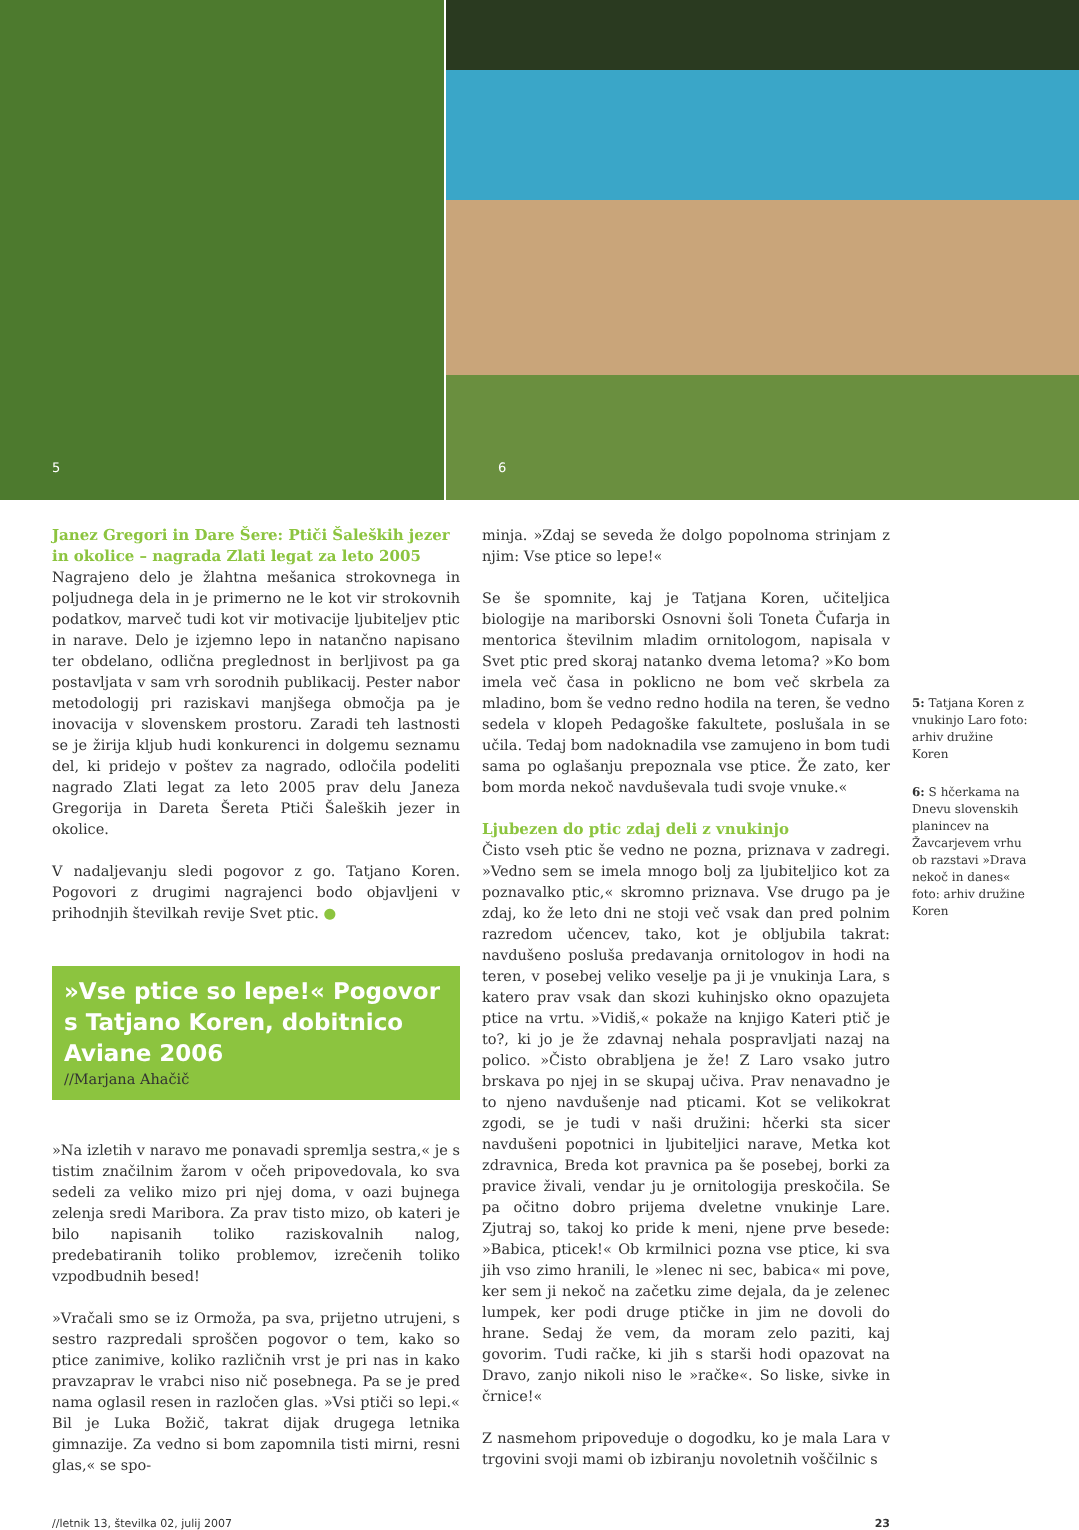5
6
Janez Gregori in Dare Šere: Ptiči Šaleških jezer in okolice – nagrada Zlati legat za leto 2005
Nagrajeno delo je žlahtna mešanica strokovnega in poljudnega dela in je primerno ne le kot vir strokovnih podatkov, marveč tudi kot vir motivacije ljubiteljev ptic in narave. Delo je izjemno lepo in natančno napisano ter obdelano, odlična preglednost in berljivost pa ga postavljata v sam vrh sorodnih publikacij. Pester nabor metodologij pri raziskavi manjšega območja pa je inovacija v slovenskem prostoru. Zaradi teh lastnosti se je žirija kljub hudi konkurenci in dolgemu seznamu del, ki pridejo v poštev za nagrado, odločila podeliti nagrado Zlati legat za leto 2005 prav delu Janeza Gregorija in Dareta Šereta Ptiči Šaleških jezer in okolice.
V nadaljevanju sledi pogovor z go. Tatjano Koren. Pogovori z drugimi nagrajenci bodo objavljeni v prihodnjih številkah revije Svet ptic. ●
»Vse ptice so lepe!« Pogovor s Tatjano Koren, dobitnico Aviane 2006
//Marjana Ahačič
»Na izletih v naravo me ponavadi spremlja sestra,« je s tistim značilnim žarom v očeh pripovedovala, ko sva sedeli za veliko mizo pri njej doma, v oazi bujnega zelenja sredi Maribora. Za prav tisto mizo, ob kateri je bilo napisanih toliko raziskovalnih nalog, predebatiranih toliko problemov, izrečenih toliko vzpodbudnih besed!
»Vračali smo se iz Ormoža, pa sva, prijetno utrujeni, s sestro razpredali sproščen pogovor o tem, kako so ptice zanimive, koliko različnih vrst je pri nas in kako pravzaprav le vrabci niso nič posebnega. Pa se je pred nama oglasil resen in razločen glas. »Vsi ptiči so lepi.« Bil je Luka Božič, takrat dijak drugega letnika gimnazije. Za vedno si bom zapomnila tisti mirni, resni glas,« se spo-
minja. »Zdaj se seveda že dolgo popolnoma strinjam z njim: Vse ptice so lepe!«
Se še spomnite, kaj je Tatjana Koren, učiteljica biologije na mariborski Osnovni šoli Toneta Čufarja in mentorica številnim mladim ornitologom, napisala v Svet ptic pred skoraj natanko dvema letoma? »Ko bom imela več časa in poklicno ne bom več skrbela za mladino, bom še vedno redno hodila na teren, še vedno sedela v klopeh Pedagoške fakultete, poslušala in se učila. Tedaj bom nadoknadila vse zamujeno in bom tudi sama po oglašanju prepoznala vse ptice. Že zato, ker bom morda nekoč navduševala tudi svoje vnuke.«
Ljubezen do ptic zdaj deli z vnukinjo
Čisto vseh ptic še vedno ne pozna, priznava v zadregi. »Vedno sem se imela mnogo bolj za ljubiteljico kot za poznavalko ptic,« skromno priznava. Vse drugo pa je zdaj, ko že leto dni ne stoji več vsak dan pred polnim razredom učencev, tako, kot je obljubila takrat: navdušeno posluša predavanja ornitologov in hodi na teren, v posebej veliko veselje pa ji je vnukinja Lara, s katero prav vsak dan skozi kuhinjsko okno opazujeta ptice na vrtu. »Vidiš,« pokaže na knjigo Kateri ptič je to?, ki jo je že zdavnaj nehala pospravljati nazaj na polico. »Čisto obrabljena je že! Z Laro vsako jutro brskava po njej in se skupaj učiva. Prav nenavadno je to njeno navdušenje nad pticami. Kot se velikokrat zgodi, se je tudi v naši družini: hčerki sta sicer navdušeni popotnici in ljubiteljici narave, Metka kot zdravnica, Breda kot pravnica pa še posebej, borki za pravice živali, vendar ju je ornitologija preskočila. Se pa očitno dobro prijema dveletne vnukinje Lare. Zjutraj so, takoj ko pride k meni, njene prve besede: »Babica, pticek!« Ob krmilnici pozna vse ptice, ki sva jih vso zimo hranili, le »lenec ni sec, babica« mi pove, ker sem ji nekoč na začetku zime dejala, da je zelenec lumpek, ker podi druge ptičke in jim ne dovoli do hrane. Sedaj že vem, da moram zelo paziti, kaj govorim. Tudi račke, ki jih s starši hodi opazovat na Dravo, zanjo nikoli niso le »račke«. So liske, sivke in črnice!«
Z nasmehom pripoveduje o dogodku, ko je mala Lara v trgovini svoji mami ob izbiranju novoletnih voščilnic s
5: Tatjana Koren z vnukinjo Laro foto: arhiv družine Koren
6: S hčerkama na Dnevu slovenskih planincev na Žavcarjevem vrhu ob razstavi »Drava nekoč in danes« foto: arhiv družine Koren
//letnik 13, številka 02, julij 2007 23